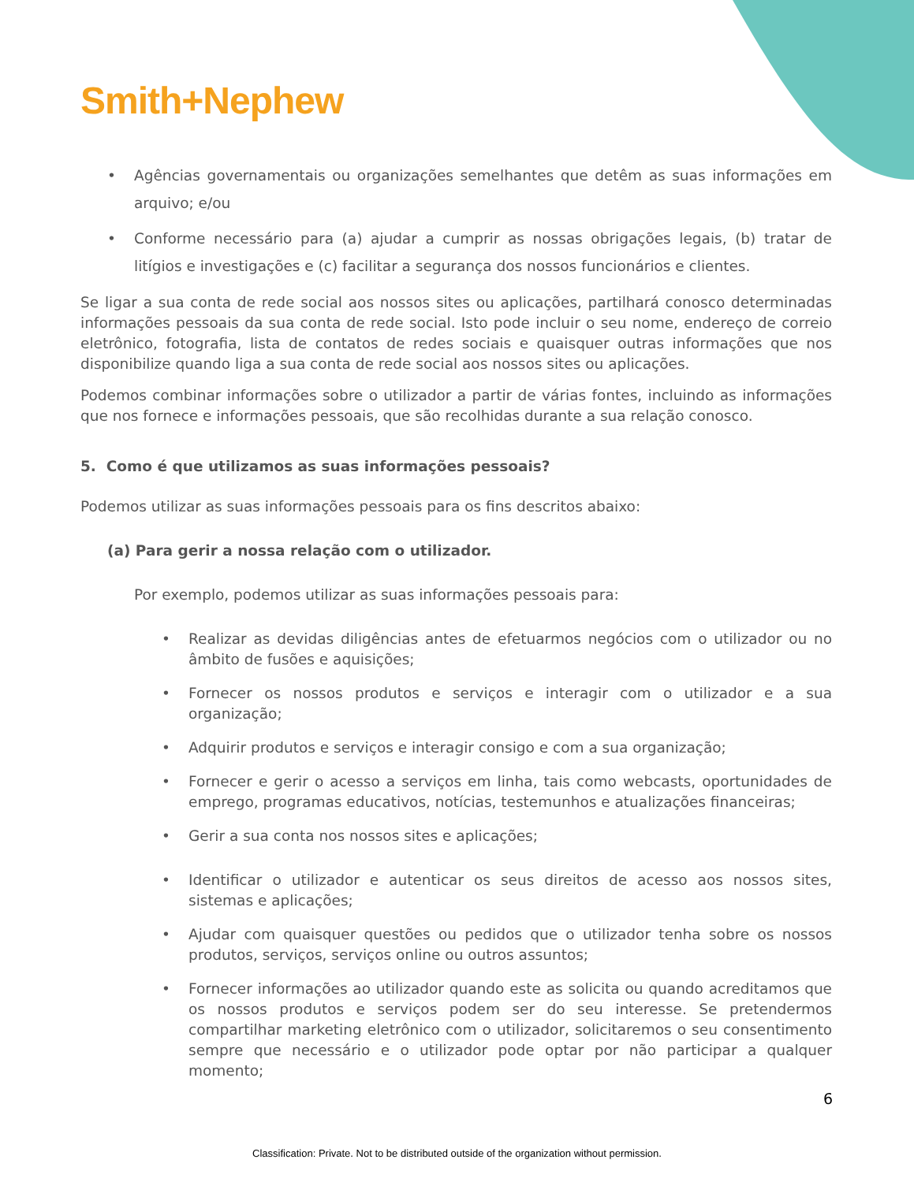Smith+Nephew
• Agências governamentais ou organizações semelhantes que detêm as suas informações em arquivo; e/ou
• Conforme necessário para (a) ajudar a cumprir as nossas obrigações legais, (b) tratar de litígios e investigações e (c) facilitar a segurança dos nossos funcionários e clientes.
Se ligar a sua conta de rede social aos nossos sites ou aplicações, partilhará conosco determinadas informações pessoais da sua conta de rede social. Isto pode incluir o seu nome, endereço de correio eletrônico, fotografia, lista de contatos de redes sociais e quaisquer outras informações que nos disponibilize quando liga a sua conta de rede social aos nossos sites ou aplicações.
Podemos combinar informações sobre o utilizador a partir de várias fontes, incluindo as informações que nos fornece e informações pessoais, que são recolhidas durante a sua relação conosco.
5. Como é que utilizamos as suas informações pessoais?
Podemos utilizar as suas informações pessoais para os fins descritos abaixo:
(a) Para gerir a nossa relação com o utilizador.
Por exemplo, podemos utilizar as suas informações pessoais para:
• Realizar as devidas diligências antes de efetuarmos negócios com o utilizador ou no âmbito de fusões e aquisições;
• Fornecer os nossos produtos e serviços e interagir com o utilizador e a sua organização;
• Adquirir produtos e serviços e interagir consigo e com a sua organização;
• Fornecer e gerir o acesso a serviços em linha, tais como webcasts, oportunidades de emprego, programas educativos, notícias, testemunhos e atualizações financeiras;
• Gerir a sua conta nos nossos sites e aplicações;
• Identificar o utilizador e autenticar os seus direitos de acesso aos nossos sites, sistemas e aplicações;
• Ajudar com quaisquer questões ou pedidos que o utilizador tenha sobre os nossos produtos, serviços, serviços online ou outros assuntos;
• Fornecer informações ao utilizador quando este as solicita ou quando acreditamos que os nossos produtos e serviços podem ser do seu interesse. Se pretendermos compartilhar marketing eletrônico com o utilizador, solicitaremos o seu consentimento sempre que necessário e o utilizador pode optar por não participar a qualquer momento;
6
Classification: Private. Not to be distributed outside of the organization without permission.